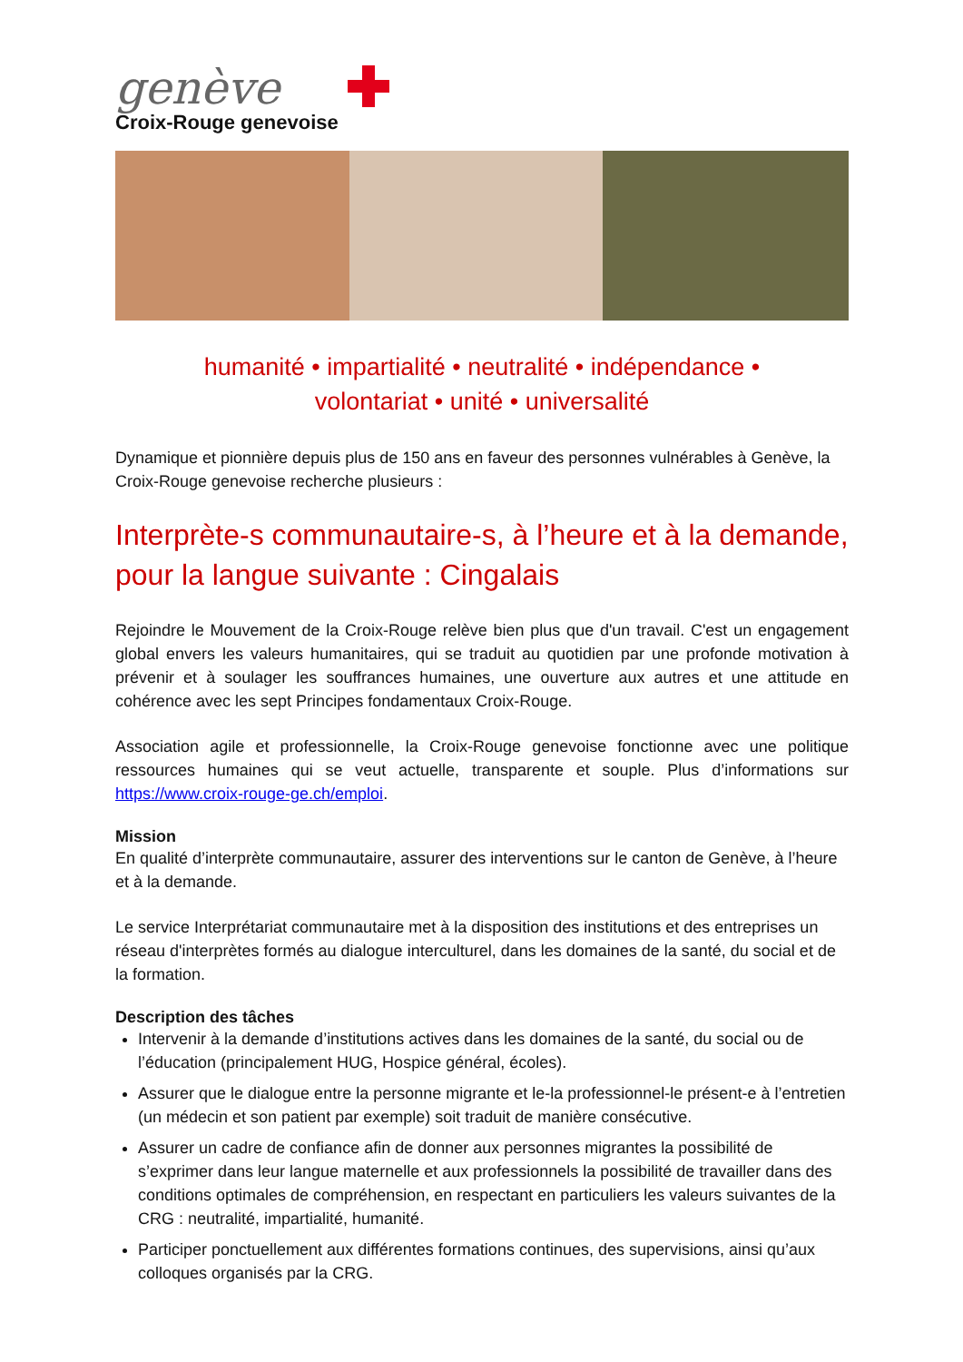genève
Croix-Rouge genevoise
humanité • impartialité • neutralité • indépendance •
volontariat • unité • universalité
Dynamique et pionnière depuis plus de 150 ans en faveur des personnes vulnérables à Genève, la Croix-Rouge genevoise recherche plusieurs :
Interprète-s communautaire-s, à l’heure et à la demande, pour la langue suivante : Cingalais
Rejoindre le Mouvement de la Croix-Rouge relève bien plus que d'un travail. C'est un engagement global envers les valeurs humanitaires, qui se traduit au quotidien par une profonde motivation à prévenir et à soulager les souffrances humaines, une ouverture aux autres et une attitude en cohérence avec les sept Principes fondamentaux Croix-Rouge.
Association agile et professionnelle, la Croix-Rouge genevoise fonctionne avec une politique ressources humaines qui se veut actuelle, transparente et souple. Plus d’informations sur https://www.croix-rouge-ge.ch/emploi.
Mission
En qualité d’interprète communautaire, assurer des interventions sur le canton de Genève, à l’heure et à la demande.
Le service Interprétariat communautaire met à la disposition des institutions et des entreprises un réseau d'interprètes formés au dialogue interculturel, dans les domaines de la santé, du social et de la formation.
Description des tâches
Intervenir à la demande d’institutions actives dans les domaines de la santé, du social ou de l’éducation (principalement HUG, Hospice général, écoles).
Assurer que le dialogue entre la personne migrante et le-la professionnel-le présent-e à l’entretien (un médecin et son patient par exemple) soit traduit de manière consécutive.
Assurer un cadre de confiance afin de donner aux personnes migrantes la possibilité de s’exprimer dans leur langue maternelle et aux professionnels la possibilité de travailler dans des conditions optimales de compréhension, en respectant en particuliers les valeurs suivantes de la CRG : neutralité, impartialité, humanité.
Participer ponctuellement aux différentes formations continues, des supervisions, ainsi qu’aux colloques organisés par la CRG.